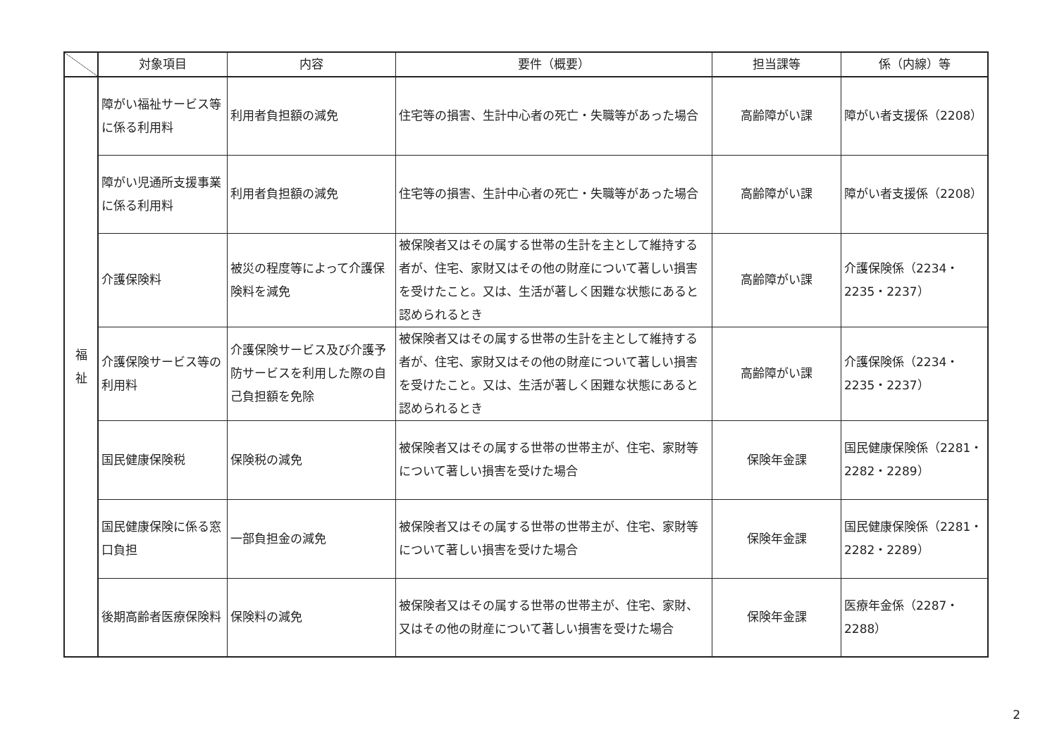| | 対象項目 | 内容 | 要件（概要） | 担当課等 | 係（内線）等 |
| --- | --- | --- | --- | --- | --- |
| 福 祉 | 障がい福祉サービス等に係る利用料 | 利用者負担額の減免 | 住宅等の損害、生計中心者の死亡・失職等があった場合 | 高齢障がい課 | 障がい者支援係（2208） |
| | 障がい児通所支援事業に係る利用料 | 利用者負担額の減免 | 住宅等の損害、生計中心者の死亡・失職等があった場合 | 高齢障がい課 | 障がい者支援係（2208） |
| | 介護保険料 | 被災の程度等によって介護保険料を減免 | 被保険者又はその属する世帯の生計を主として維持する者が、住宅、家財又はその他の財産について著しい損害を受けたこと。又は、生活が著しく困難な状態にあると認められるとき | 高齢障がい課 | 介護保険係（2234・2235・2237） |
| | 介護保険サービス等の利用料 | 介護保険サービス及び介護予防サービスを利用した際の自己負担額を免除 | 被保険者又はその属する世帯の生計を主として維持する者が、住宅、家財又はその他の財産について著しい損害を受けたこと。又は、生活が著しく困難な状態にあると認められるとき | 高齢障がい課 | 介護保険係（2234・2235・2237） |
| | 国民健康保険税 | 保険税の減免 | 被保険者又はその属する世帯の世帯主が、住宅、家財等について著しい損害を受けた場合 | 保険年金課 | 国民健康保険係（2281・2282・2289） |
| | 国民健康保険に係る窓口負担 | 一部負担金の減免 | 被保険者又はその属する世帯の世帯主が、住宅、家財等について著しい損害を受けた場合 | 保険年金課 | 国民健康保険係（2281・2282・2289） |
| | 後期高齢者医療保険料 | 保険料の減免 | 被保険者又はその属する世帯の世帯主が、住宅、家財、又はその他の財産について著しい損害を受けた場合 | 保険年金課 | 医療年金係（2287・2288） |
2